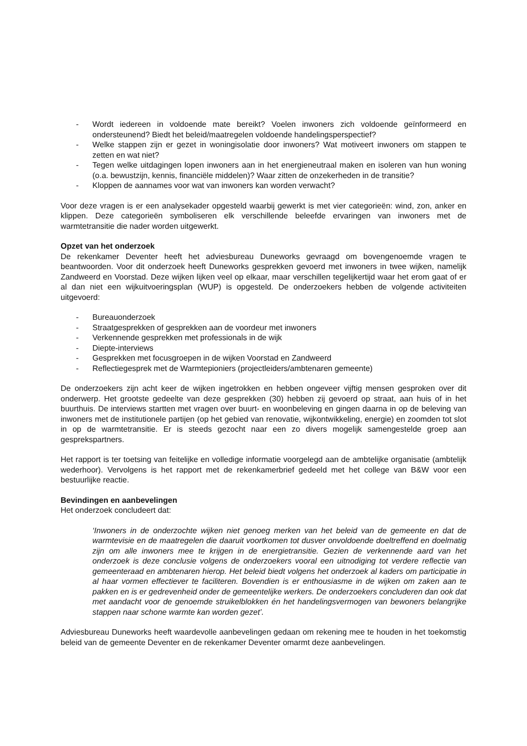- Wordt iedereen in voldoende mate bereikt? Voelen inwoners zich voldoende geïnformeerd en ondersteunend? Biedt het beleid/maatregelen voldoende handelingsperspectief?
- Welke stappen zijn er gezet in woningisolatie door inwoners? Wat motiveert inwoners om stappen te zetten en wat niet?
- Tegen welke uitdagingen lopen inwoners aan in het energieneutraal maken en isoleren van hun woning (o.a. bewustzijn, kennis, financiële middelen)? Waar zitten de onzekerheden in de transitie?
- Kloppen de aannames voor wat van inwoners kan worden verwacht?
Voor deze vragen is er een analysekader opgesteld waarbij gewerkt is met vier categorieën: wind, zon, anker en klippen. Deze categorieën symboliseren elk verschillende beleefde ervaringen van inwoners met de warmtetransitie die nader worden uitgewerkt.
Opzet van het onderzoek
De rekenkamer Deventer heeft het adviesbureau Duneworks gevraagd om bovengenoemde vragen te beantwoorden. Voor dit onderzoek heeft Duneworks gesprekken gevoerd met inwoners in twee wijken, namelijk Zandweerd en Voorstad. Deze wijken lijken veel op elkaar, maar verschillen tegelijkertijd waar het erom gaat of er al dan niet een wijkuitvoeringsplan (WUP) is opgesteld. De onderzoekers hebben de volgende activiteiten uitgevoerd:
- Bureauonderzoek
- Straatgesprekken of gesprekken aan de voordeur met inwoners
- Verkennende gesprekken met professionals in de wijk
- Diepte-interviews
- Gesprekken met focusgroepen in de wijken Voorstad en Zandweerd
- Reflectiegesprek met de Warmtepioniers (projectleiders/ambtenaren gemeente)
De onderzoekers zijn acht keer de wijken ingetrokken en hebben ongeveer vijftig mensen gesproken over dit onderwerp. Het grootste gedeelte van deze gesprekken (30) hebben zij gevoerd op straat, aan huis of in het buurthuis. De interviews startten met vragen over buurt- en woonbeleving en gingen daarna in op de beleving van inwoners met de institutionele partijen (op het gebied van renovatie, wijkontwikkeling, energie) en zoomden tot slot in op de warmtetransitie. Er is steeds gezocht naar een zo divers mogelijk samengestelde groep aan gesprekspartners.
Het rapport is ter toetsing van feitelijke en volledige informatie voorgelegd aan de ambtelijke organisatie (ambtelijk wederhoor). Vervolgens is het rapport met de rekenkamerbrief gedeeld met het college van B&W voor een bestuurlijke reactie.
Bevindingen en aanbevelingen
Het onderzoek concludeert dat:
‘Inwoners in de onderzochte wijken niet genoeg merken van het beleid van de gemeente en dat de warmtevisie en de maatregelen die daaruit voortkomen tot dusver onvoldoende doeltreffend en doelmatig zijn om alle inwoners mee te krijgen in de energietransitie. Gezien de verkennende aard van het onderzoek is deze conclusie volgens de onderzoekers vooral een uitnodiging tot verdere reflectie van gemeenteraad en ambtenaren hierop. Het beleid biedt volgens het onderzoek al kaders om participatie in al haar vormen effectiever te faciliteren. Bovendien is er enthousiasme in de wijken om zaken aan te pakken en is er gedrevenheid onder de gemeentelijke werkers. De onderzoekers concluderen dan ook dat met aandacht voor de genoemde struikelblokken én het handelingsvermogen van bewoners belangrijke stappen naar schone warmte kan worden gezet’.
Adviesbureau Duneworks heeft waardevolle aanbevelingen gedaan om rekening mee te houden in het toekomstig beleid van de gemeente Deventer en de rekenkamer Deventer omarmt deze aanbevelingen.